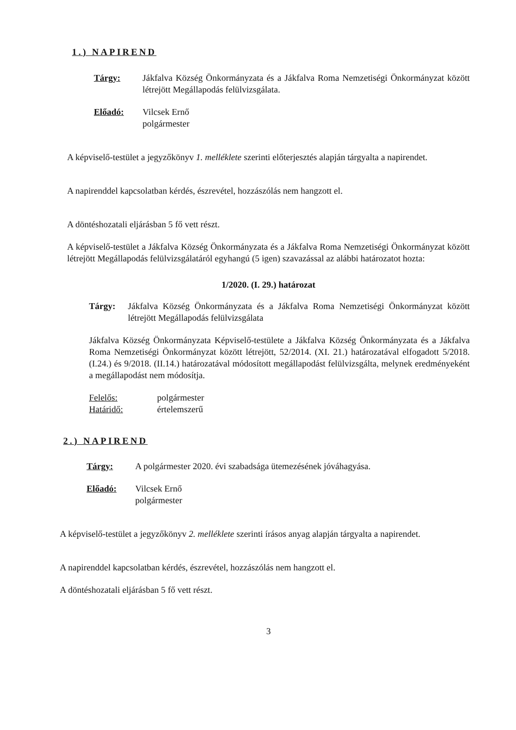1.) NAPIREND
Tárgy: Jákfalva Község Önkormányzata és a Jákfalva Roma Nemzetiségi Önkormányzat között létrejött Megállapodás felülvizsgálata.
Előadó: Vilcsek Ernő
polgármester
A képviselő-testület a jegyzőkönyv 1. melléklete szerinti előterjesztés alapján tárgyalta a napirendet.
A napirenddel kapcsolatban kérdés, észrevétel, hozzászólás nem hangzott el.
A döntéshozatali eljárásban 5 fő vett részt.
A képviselő-testület a Jákfalva Község Önkormányzata és a Jákfalva Roma Nemzetiségi Önkormányzat között létrejött Megállapodás felülvizsgálatáról egyhangú (5 igen) szavazással az alábbi határozatot hozta:
1/2020. (I. 29.) határozat
Tárgy: Jákfalva Község Önkormányzata és a Jákfalva Roma Nemzetiségi Önkormányzat között létrejött Megállapodás felülvizsgálata
Jákfalva Község Önkormányzata Képviselő-testülete a Jákfalva Község Önkormányzata és a Jákfalva Roma Nemzetiségi Önkormányzat között létrejött, 52/2014. (XI. 21.) határozatával elfogadott 5/2018. (I.24.) és 9/2018. (II.14.) határozatával módosított megállapodást felülvizsgálta, melynek eredményeként a megállapodást nem módosítja.
Felelős: polgármester
Határidő: értelemszerű
2.) NAPIREND
Tárgy: A polgármester 2020. évi szabadsága ütemezésének jóváhagyása.
Előadó: Vilcsek Ernő
polgármester
A képviselő-testület a jegyzőkönyv 2. melléklete szerinti írásos anyag alapján tárgyalta a napirendet.
A napirenddel kapcsolatban kérdés, észrevétel, hozzászólás nem hangzott el.
A döntéshozatali eljárásban 5 fő vett részt.
3